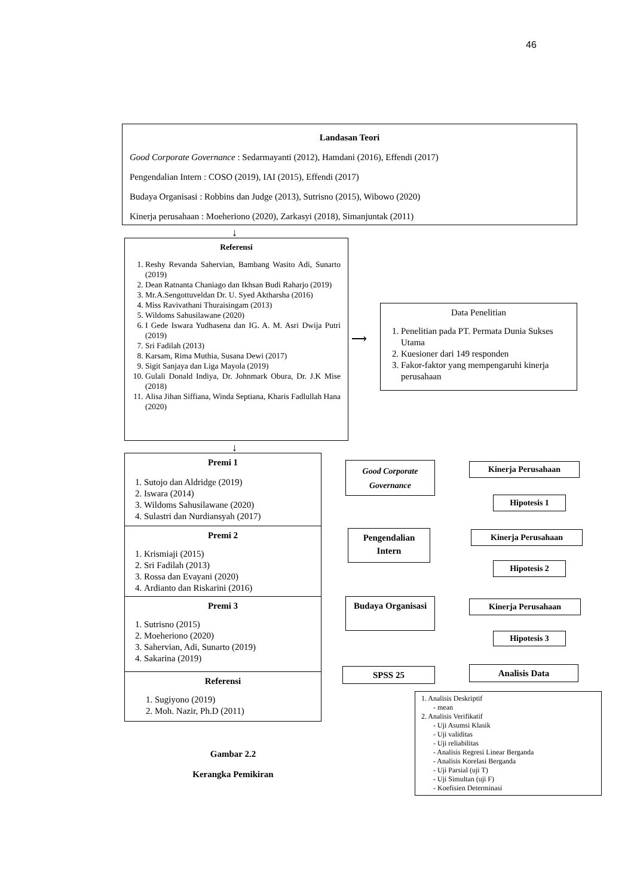46
Landasan Teori
Good Corporate Governance : Sedarmayanti (2012), Hamdani (2016), Effendi (2017)
Pengendalian Intern : COSO (2019), IAI (2015), Effendi (2017)
Budaya Organisasi : Robbins dan Judge (2013), Sutrisno (2015), Wibowo (2020)
Kinerja perusahaan : Moeheriono (2020), Zarkasyi (2018), Simanjuntak (2011)
↓
Referensi
1. Reshy Revanda Sahervian, Bambang Wasito Adi, Sunarto (2019)
2. Dean Ratnanta Chaniago dan Ikhsan Budi Raharjo (2019)
3. Mr.A.Sengottuveldan Dr. U. Syed Aktharsha (2016)
4. Miss Ravivathani Thuraisingam (2013)
5. Wildoms Sahusilawane (2020)
6. I Gede Iswara Yudhasena dan IG. A. M. Asri Dwija Putri (2019)
7. Sri Fadilah (2013)
8. Karsam, Rima Muthia, Susana Dewi (2017)
9. Sigit Sanjaya dan Liga Mayola (2019)
10. Gulali Donald Indiya, Dr. Johnmark Obura, Dr. J.K Mise (2018)
11. Alisa Jihan Siffiana, Winda Septiana, Kharis Fadlullah Hana (2020)
⟶
Data Penelitian
1. Penelitian pada PT. Permata Dunia Sukses Utama
2. Kuesioner dari 149 responden
3. Fakor-faktor yang mempengaruhi kinerja perusahaan
↓
Premi 1
1. Sutojo dan Aldridge (2019)
2. Iswara (2014)
3. Wildoms Sahusilawane (2020)
4. Sulastri dan Nurdiansyah (2017)
Premi 2
1. Krismiaji (2015)
2. Sri Fadilah (2013)
3. Rossa dan Evayani (2020)
4. Ardianto dan Riskarini (2016)
Premi 3
1. Sutrisno (2015)
2. Moeheriono (2020)
3. Sahervian, Adi, Sunarto (2019)
4. Sakarina (2019)
Referensi
1. Sugiyono (2019)
2. Moh. Nazir, Ph.D (2011)
Good Corporate Governance
Kinerja Perusahaan
Hipotesis 1
Pengendalian Intern
Kinerja Perusahaan
Hipotesis 2
Budaya Organisasi
Kinerja Perusahaan
Hipotesis 3
SPSS 25 Analisis Data
1. Analisis Deskriptif
- mean
2. Analisis Verifikatif
- Uji Asumsi Klasik
- Uji validitas
- Uji reliabilitas
- Analisis Regresi Linear Berganda
- Analisis Korelasi Berganda
- Uji Parsial (uji T)
- Uji Simultan (uji F)
- Koefisien Determinasi
Gambar 2.2
Kerangka Pemikiran